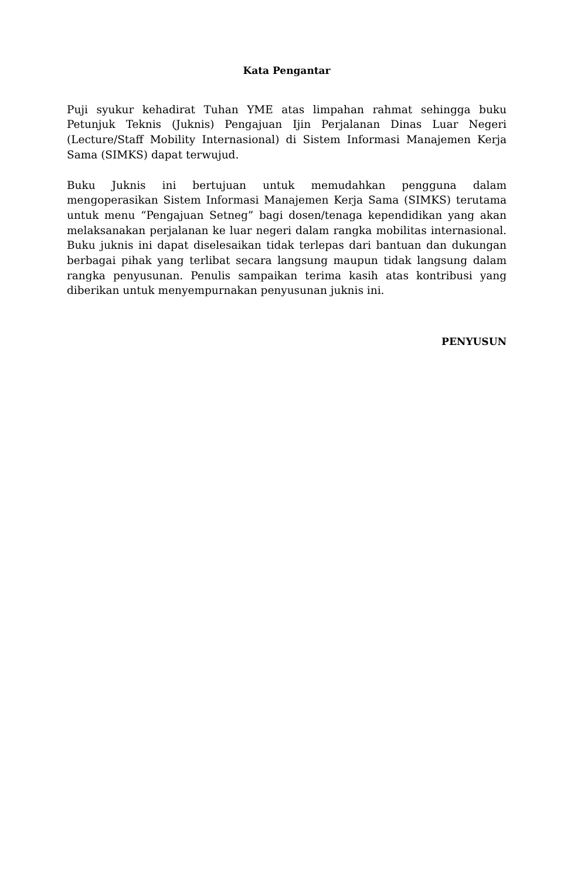Kata Pengantar
Puji syukur kehadirat Tuhan YME atas limpahan rahmat sehingga buku Petunjuk Teknis (Juknis) Pengajuan Ijin Perjalanan Dinas Luar Negeri (Lecture/Staff Mobility Internasional) di Sistem Informasi Manajemen Kerja Sama (SIMKS) dapat terwujud.
Buku Juknis ini bertujuan untuk memudahkan pengguna dalam mengoperasikan Sistem Informasi Manajemen Kerja Sama (SIMKS) terutama untuk menu “Pengajuan Setneg” bagi dosen/tenaga kependidikan yang akan melaksanakan perjalanan ke luar negeri dalam rangka mobilitas internasional. Buku juknis ini dapat diselesaikan tidak terlepas dari bantuan dan dukungan berbagai pihak yang terlibat secara langsung maupun tidak langsung dalam rangka penyusunan. Penulis sampaikan terima kasih atas kontribusi yang diberikan untuk menyempurnakan penyusunan juknis ini.
PENYUSUN